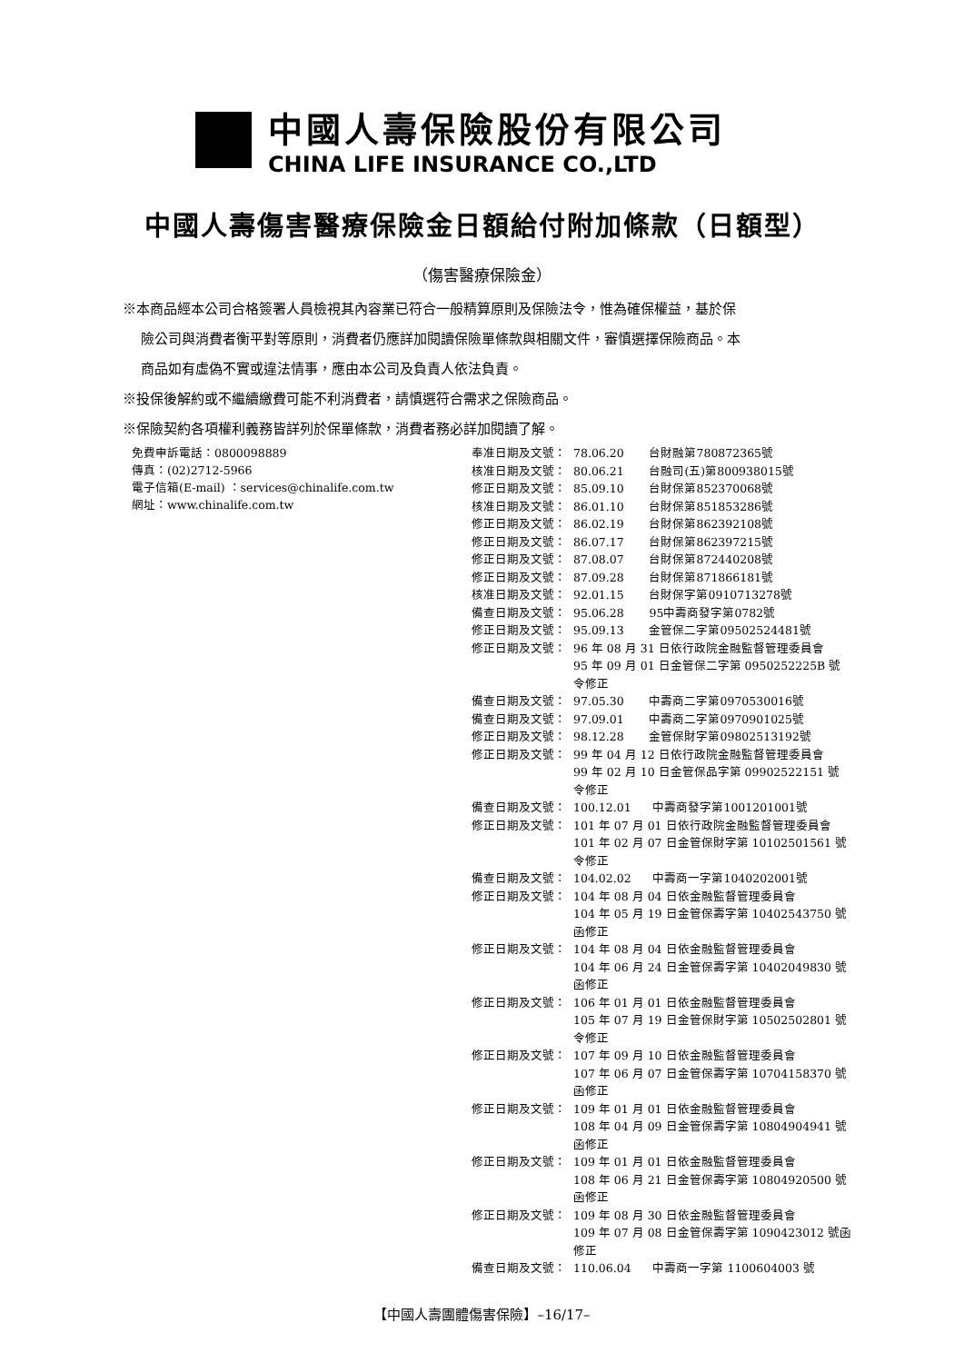中國人壽保險股份有限公司
CHINA LIFE INSURANCE CO.,LTD
中國人壽傷害醫療保險金日額給付附加條款（日額型）
（傷害醫療保險金）
※本商品經本公司合格簽署人員檢視其內容業已符合一般精算原則及保險法令，惟為確保權益，基於保
險公司與消費者衡平對等原則，消費者仍應詳加閱讀保險單條款與相關文件，審慎選擇保險商品。本
商品如有虛偽不實或違法情事，應由本公司及負責人依法負責。
※投保後解約或不繼續繳費可能不利消費者，請慎選符合需求之保險商品。
※保險契約各項權利義務皆詳列於保單條款，消費者務必詳加閱讀了解。
免費申訴電話：0800098889
傳真：(02)2712-5966
電子信箱(E-mail) ：services@chinalife.com.tw
網址：www.chinalife.com.tw
| 奉准日期及文號： | 78.06.20 台財融第780872365號 |
| 核准日期及文號： | 80.06.21 台融司(五)第800938015號 |
| 修正日期及文號： | 85.09.10 台財保第852370068號 |
| 核准日期及文號： | 86.01.10 台財保第851853286號 |
| 修正日期及文號： | 86.02.19 台財保第862392108號 |
| 修正日期及文號： | 86.07.17 台財保第862397215號 |
| 修正日期及文號： | 87.08.07 台財保第872440208號 |
| 修正日期及文號： | 87.09.28 台財保第871866181號 |
| 核准日期及文號： | 92.01.15 台財保字第0910713278號 |
| 備查日期及文號： | 95.06.28 95中壽商發字第0782號 |
| 修正日期及文號： | 95.09.13 金管保二字第09502524481號 |
| 修正日期及文號： | 96 年 08 月 31 日依行政院金融監督管理委員會 95 年 09 月 01 日金管保二字第 0950252225B 號 令修正 |
| 備查日期及文號： | 97.05.30 中壽商二字第0970530016號 |
| 備查日期及文號： | 97.09.01 中壽商二字第0970901025號 |
| 修正日期及文號： | 98.12.28 金管保財字第09802513192號 |
| 修正日期及文號： | 99 年 04 月 12 日依行政院金融監督管理委員會 99 年 02 月 10 日金管保品字第 09902522151 號 令修正 |
| 備查日期及文號： | 100.12.01 中壽商發字第1001201001號 |
| 修正日期及文號： | 101 年 07 月 01 日依行政院金融監督管理委員會 101 年 02 月 07 日金管保財字第 10102501561 號 令修正 |
| 備查日期及文號： | 104.02.02 中壽商一字第1040202001號 |
| 修正日期及文號： | 104 年 08 月 04 日依金融監督管理委員會 104 年 05 月 19 日金管保壽字第 10402543750 號 函修正 |
| 修正日期及文號： | 104 年 08 月 04 日依金融監督管理委員會 104 年 06 月 24 日金管保壽字第 10402049830 號 函修正 |
| 修正日期及文號： | 106 年 01 月 01 日依金融監督管理委員會 105 年 07 月 19 日金管保財字第 10502502801 號 令修正 |
| 修正日期及文號： | 107 年 09 月 10 日依金融監督管理委員會 107 年 06 月 07 日金管保壽字第 10704158370 號 函修正 |
| 修正日期及文號： | 109 年 01 月 01 日依金融監督管理委員會 108 年 04 月 09 日金管保壽字第 10804904941 號 函修正 |
| 修正日期及文號： | 109 年 01 月 01 日依金融監督管理委員會 108 年 06 月 21 日金管保壽字第 10804920500 號 函修正 |
| 修正日期及文號： | 109 年 08 月 30 日依金融監督管理委員會 109 年 07 月 08 日金管保壽字第 1090423012 號函 修正 |
| 備查日期及文號： | 110.06.04 中壽商一字第 1100604003 號 |
【中國人壽團體傷害保險】–16/17–